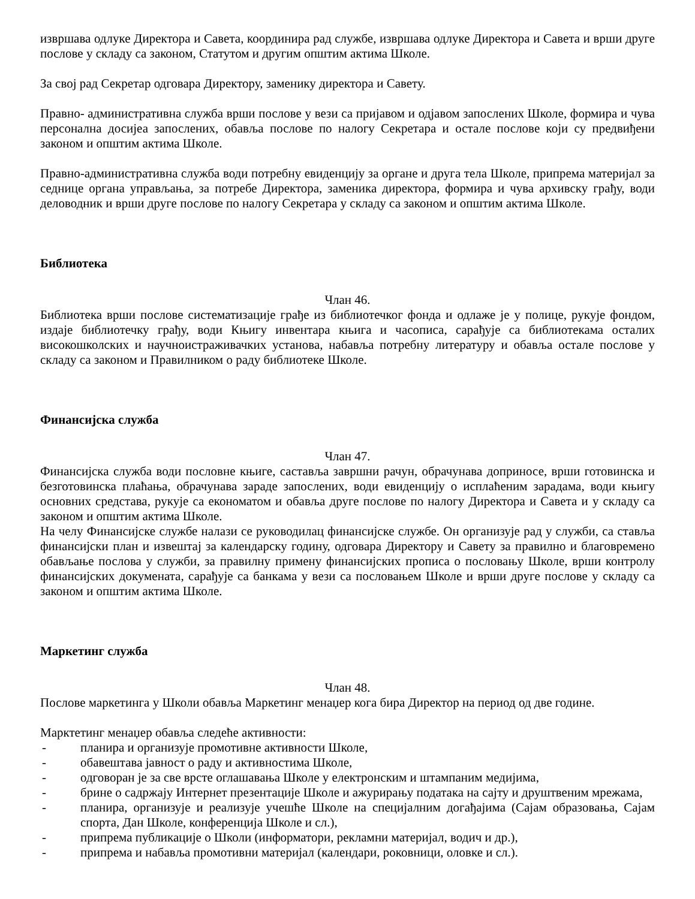извршава одлуке Директора и Савета, координира рад службе, извршава одлуке Директора и Савета и врши друге послове у складу са законом, Статутом и другим општим актима Школе.
За свој рад Секретар одговара Директору, заменику директора и Савету.
Правно- административна служба врши послове у вези са пријавом и одјавом запослених Школе, формира и чува персонална досијеа запослених, обавља послове по налогу Секретара и остале послове који су предвиђени законом и општим актима Школе.
Правно-административна служба води потребну евиденцију за органе и друга тела Школе, припрема материјал за седнице органа управљања, за потребе Директора, заменика директора, формира и чува архивску грађу, води деловодник и врши друге послове по налогу Секретара у складу са законом и општим актима Школе.
Библиотека
Члан 46.
Библиотека врши послове систематизације грађе из библиотечког фонда и одлаже је у полице, рукује фондом, издаје библиотечку грађу, води Књигу инвентара књига и часописа, сарађује са библиотекама осталих високошколских и научноистраживачких установа, набавља потребну литературу и обавља остале послове у складу са законом и Правилником о раду библиотеке Школе.
Финансијска служба
Члан 47.
Финансијска служба води пословне књиге, саставља завршни рачун, обрачунава доприносе, врши готовинска и безготовинска плаћања, обрачунава зараде запослених, води евиденцију о исплаћеним зарадама, води књигу основних средстава, рукује са економатом и обавља друге послове по налогу Директора и Савета и у складу са законом и општим актима Школе.
На челу Финансијске службе налази се руководилац финансијске службе. Он организује рад у служби, са ставља финансијски план и извештај за календарску годину, одговара Директору и Савету за правилно и благовремено обављање послова у служби, за правилну примену финансијских прописа о пословању Школе, врши контролу финансијских докумената, сарађује са банкама у вези са пословањем Школе и врши друге послове у складу са законом и општим актима Школе.
Маркетинг служба
Члан 48.
Послове маркетинга у Школи обавља Маркетинг менаџер кога бира Директор на период од две године.
Марктетинг менаџер обавља следеће активности:
- планира и организује промотивне активности Школе,
- обавештава јавност о раду и активностима Школе,
- одговоран је за све врсте оглашавања Школе у електронским и штампаним медијима,
- брине о садржају Интернет презентације Школе и ажурирању података на сајту и друштвеним мрежама,
- планира, организује и реализује учешће Школе на специјалним догађајима (Сајам образовања, Сајам спорта, Дан Школе, конференција Школе и сл.),
- припрема публикације о Школи (информатори, рекламни материјал, водич и др.),
- припрема и набавља промотивни материјал (календари, роковници, оловке и сл.).